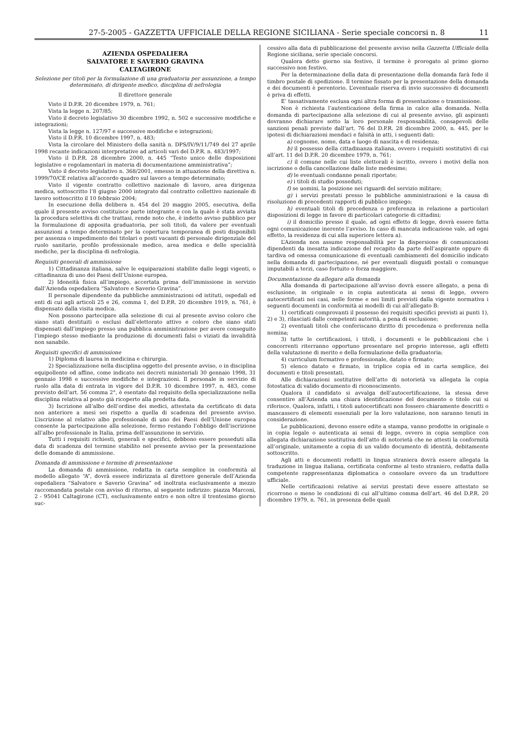27-5-2005 - GAZZETTA UFFICIALE DELLA REGIONE SICILIANA - Serie speciale concorsi n. 8 11
AZIENDA OSPEDALIERA
SALVATORE E SAVERIO GRAVINA
CALTAGIRONE
Selezione per titoli per la formulazione di una graduatoria per assunzione, a tempo determinato, di dirigente medico, disciplina di nefrologia
Il direttore generale
Visto il D.P.R. 20 dicembre 1979, n. 761;
Vista la legge n. 207/85;
Visto il decreto legislativo 30 dicembre 1992, n. 502 e successive modifiche e integrazioni;
Vista la legge n. 127/97 e successive modifiche e integrazioni;
Visto il D.P.R. 10 dicembre 1997, n. 483;
Vista la circolare del Ministero della sanità n. DPS/IV/9/11/749 del 27 aprile 1998 recante indicazioni interpretative ad articoli vari del D.P.R. n. 483/1997;
Visto il D.P.R. 28 dicembre 2000, n. 445 “Testo unico delle disposizioni legislative e regolamentari in materia di documentazione amministrativa”;
Visto il decreto legislativo n. 368/2001, emesso in attuazione della direttiva n. 1999/70/CE relativa all’accordo quadro sul lavoro a tempo determinato;
Visto il vigente contratto collettivo nazionale di lavoro, area dirigenza medica, sottoscritto l’8 giugno 2000 integrato dal contratto collettivo nazionale di lavoro sottoscritto il 10 febbraio 2004;
In esecuzione della delibera n. 454 del 20 maggio 2005, esecutiva, della quale il presente avviso costituisce parte integrante e con la quale è stata avviata la procedura selettiva di che trattasi, rende noto che, è indetto avviso pubblico per la formulazione di apposita graduatoria, per soli titoli, da valere per eventuali assunzioni a tempo determinato per la copertura temporanea di posti disponibili per assenza o impedimento dei titolari o posti vacanti di personale dirigenziale del ruolo sanitario, profilo professionale medico, area medica e delle specialità mediche, per la disciplina di nefrologia.
Requisiti generali di ammissione
1) Cittadinanza italiana, salve le equiparazioni stabilite dalle leggi vigenti, o cittadinanza di uno dei Paesi dell’Unione europea.
2) Idoneità fisica all’impiego, accertata prima dell’immissione in servizio dall’Azienda ospedaliera “Salvatore e Saverio Gravina”.
Il personale dipendente da pubbliche amministrazioni od istituti, ospedali ed enti di cui agli articoli 25 e 26, comma 1, del D.P.R. 20 dicembre 1919, n. 761, è dispensato dalla visita medica.
Non possono partecipare alla selezione di cui al presente avviso coloro che siano stati destituiti o esclusi dall’elettorato attivo e coloro che siano stati dispensati dall’impiego presso una pubblica amministrazione per avere conseguito l’impiego stesso mediante la produzione di documenti falsi o viziati da invalidità non sanabile.
Requisiti specifici di ammissione
1) Diploma di laurea in medicina e chirurgia.
2) Specializzazione nella disciplina oggetto del presente avviso, o in disciplina equipollente od affine, come indicato nei decreti ministeriali 30 gennaio 1998, 31 gennaio 1998 e successive modifiche e integrazioni. Il personale in servizio di ruolo alla data di entrata in vigore del D.P.R. 10 dicembre 1997, n. 483, come previsto dell’art. 56 comma 2°, è esentato dal requisito della specializzazione nella disciplina relativa al posto già ricoperto alla predetta data.
3) Iscrizione all’albo dell’ordine dei medici, attestata da certificato di data non anteriore a mesi sei rispetto a quella di scadenza del presente avviso. L’iscrizione al relativo albo professionale di uno dei Paesi dell’Unione europea consente la partecipazione alla selezione, fermo restando l’obbligo dell’iscrizione all’albo professionale in Italia, prima dell’assunzione in servizio.
Tutti i requisiti richiesti, generali e specifici, debbono essere posseduti alla data di scadenza del termine stabilito nel presente avviso per la presentazione delle domande di ammissione.
Domanda di ammissione e termine di presentazione
La domanda di ammissione, redatta in carta semplice in conformità al modello allegato “A”, dovrà essere indirizzata al direttore generale dell’Azienda ospedaliera “Salvatore e Saverio Gravina” ed inoltrata esclusivamente a mezzo raccomandata postale con avviso di ritorno, al seguente indirizzo: piazza Marconi, 2 - 95041 Caltagirone (CT), esclusivamente entro e non oltre il trentesimo giorno suc-
cessivo alla data di pubblicazione del presente avviso nella Gazzetta Ufficiale della Regione siciliana, serie speciale concorsi.
Qualora detto giorno sia festivo, il termine è prorogato al primo giorno successivo non festivo.
Per la determinazione della data di presentazione della domanda farà fede il timbro postale di spedizione. Il termine fissato per la presentazione della domanda e dei documenti è perentorio. L’eventuale riserva di invio successivo di documenti è priva di effetti.
E’ tassativamente esclusa ogni altra forma di presentazione o trasmissione.
Non è richiesta l’autenticazione della firma in calce alla domanda. Nella domanda di partecipazione alla selezione di cui al presente avviso, gli aspiranti dovranno dichiarare sotto la loro personale responsabilità, consapevoli delle sanzioni penali previste dall’art. 76 del D.P.R. 28 dicembre 2000, n. 445, per le ipotesi di dichiarazioni mendaci e falsità in atti, i seguenti dati:
a) cognome, nome, data e luogo di nascita e di residenza;
b) il possesso della cittadinanza italiana, ovvero i requisiti sostitutivi di cui all’art. 11 del D.P.R. 20 dicembre 1979, n. 761;
c) il comune nelle cui liste elettorali è iscritto, ovvero i motivi della non iscrizione o della cancellazione dalle liste medesime;
d) le eventuali condanne penali riportate;
e) i titoli di studio posseduti;
f) se uomini, la posizione nei riguardi del servizio militare;
g) i servizi prestati presso le pubbliche amministrazioni e la causa di risoluzione di precedenti rapporti di pubblico impiego;
h) eventuali titoli di precedenza o preferenza in relazione a particolari disposizioni di legge in favore di particolari categorie di cittadini;
i) il domicilio presso il quale, ad ogni effetto di legge, dovrà essere fatta ogni comunicazione inerente l’avviso. In caso di mancata indicazione vale, ad ogni effetto, la residenza di cui alla superiore lettera a).
L’Azienda non assume responsabilità per la dispersione di comunicazioni dipendenti da inesatta indicazione del recapito da parte dell’aspirante oppure di tardiva od omessa comunicazione di eventuali cambiamenti del domicilio indicato nella domanda di partecipazione, né per eventuali disguidi postali o comunque imputabili a terzi, caso fortuito o forza maggiore.
Documentazione da allegare alla domanda
Alla domanda di partecipazione all’avviso dovrà essere allegato, a pena di esclusione, in originale o in copia autenticata ai sensi di legge, ovvero autocertificati nei casi, nelle forme e nei limiti previsti dalla vigente normativa i seguenti documenti in conformità ai modelli di cui all’allegato B:
1) certificati comprovanti il possesso dei requisiti specifici previsti ai punti 1), 2) e 3), rilasciati dalle competenti autorità, a pena di esclusione;
2) eventuali titoli che conferiscano diritto di precedenza o preferenza nella nomina;
3) tutte le certificazioni, i titoli, i documenti e le pubblicazioni che i concorrenti riterranno opportuno presentare nel proprio interesse, agli effetti della valutazione di merito e della formulazione della graduatoria;
4) curriculum formativo e professionale, datato e firmato;
5) elenco datato e firmato, in triplice copia ed in carta semplice, dei documenti e titoli presentati.
Alle dichiarazioni sostitutive dell’atto di notorietà va allegata la copia fotostatica di valido documento di riconoscimento.
Qualora il candidato si avvalga dell’autocertificazione, la stessa deve consentire all’Azienda una chiara identificazione del documento o titolo cui si riferisce. Qualora, infatti, i titoli autocertificati non fossero chiaramente descritti o mancassero di elementi essenziali per la loro valutazione, non saranno tenuti in considerazione.
Le pubblicazioni, devono essere edite a stampa, vanno prodotte in originale o in copia legale o autenticata ai sensi di legge, ovvero in copia semplice con allegata dichiarazione sostitutiva dell’atto di notorietà che ne attesti la conformità all’originale, unitamente a copia di un valido documento di identità, debitamente sottoscritto.
Agli atti e documenti redatti in lingua straniera dovrà essere allegata la traduzione in lingua italiana, certificata conforme al testo straniero, redatta dalla competente rappresentanza diplomatica o consolare ovvero da un traduttore ufficiale.
Nelle certificazioni relative ai servizi prestati deve essere attestato se ricorrono o meno le condizioni di cui all’ultimo comma dell’art. 46 del D.P.R. 20 dicembre 1979, n. 761, in presenza delle quali